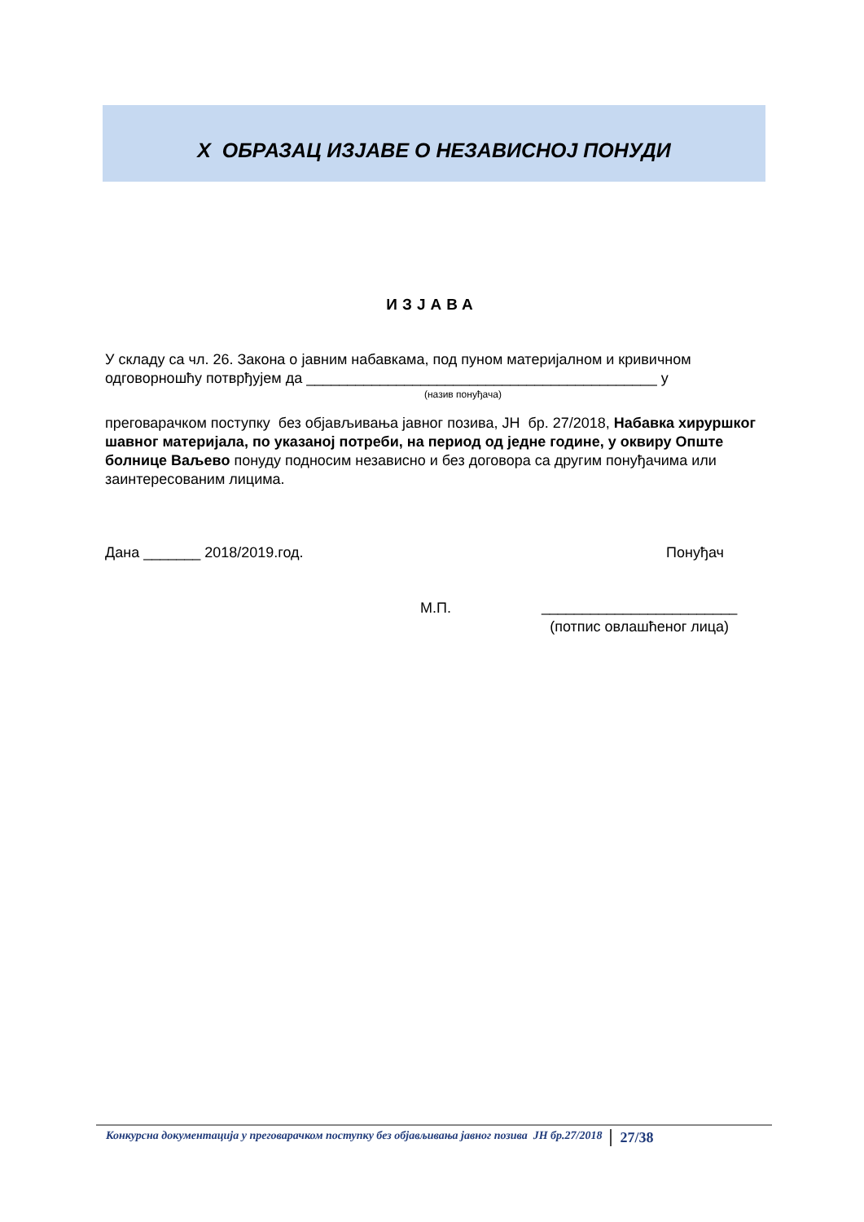X ОБРАЗАЦ ИЗЈАВЕ О НЕЗАВИСНОЈ ПОНУДИ
ИЗЈАВА
У складу са чл. 26. Закона о јавним набавкама, под пуном материјалном и кривичном одговорношћу потврђујем да ___________________________________________ у
(назив понуђача)
преговарачком поступку без објављивања јавног позива, ЈН бр. 27/2018, Набавка хируршког шавног материјала, по указаној потреби, на период од једне године, у оквиру Опште болнице Ваљево понуду подносим независно и без договора са другим понуђачима или заинтересованим лицима.
Дана _______ 2018/2019.год. Понуђач
М.П.
________________________
(потпис овлашћеног лица)
Конкурсна документација у преговарачком поступку без објављивања јавног позива ЈН бр.27/2018 27/38